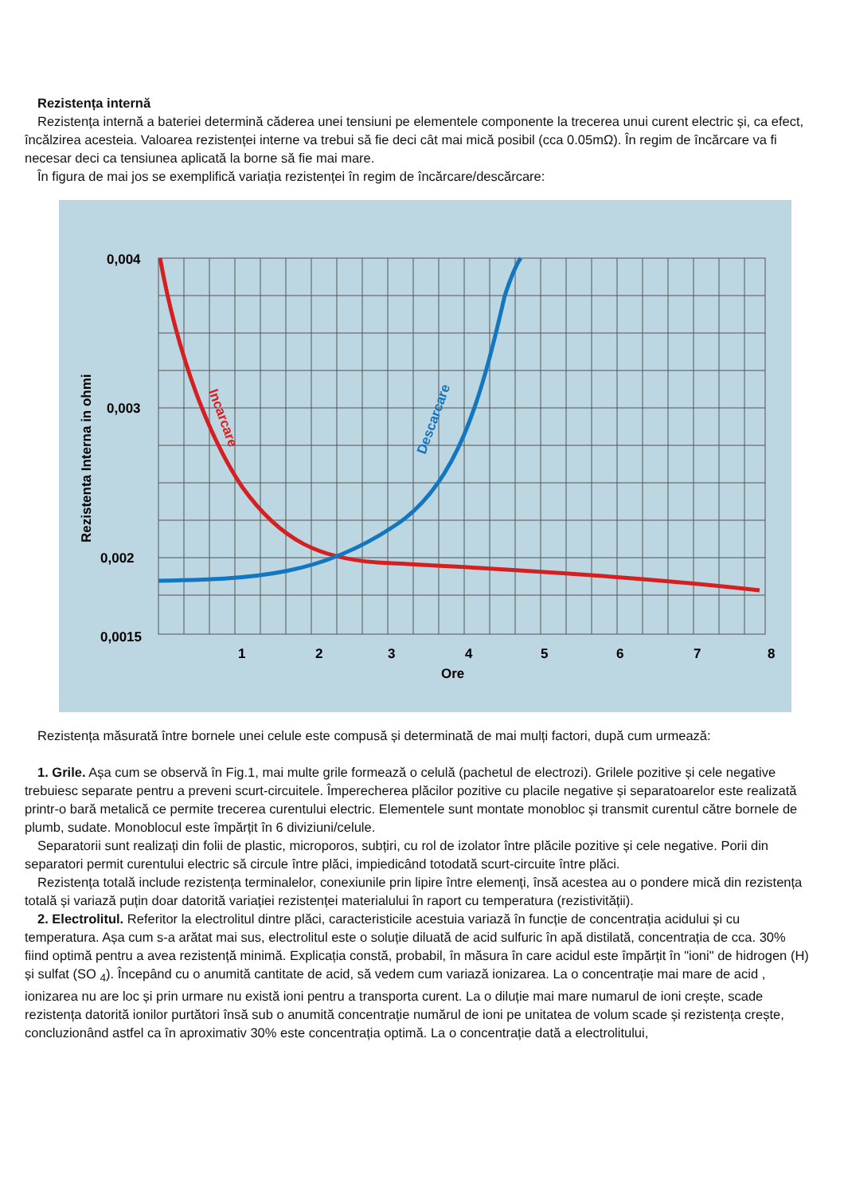Rezistența internă
Rezistența internă a bateriei determină căderea unei tensiuni pe elementele componente la trecerea unui curent electric și, ca efect, încălzirea acesteia. Valoarea rezistenței interne va trebui să fie deci cât mai mică posibil (cca 0.05mΩ). În regim de încărcare va fi necesar deci ca tensiunea aplicată la borne să fie mai mare.
În figura de mai jos se exemplifică variația rezistenței în regim de încărcare/descărcare:
0,004
0,003
0,002
0,0015
1
2
3
4
5
6
7
8
Ore
Rezistenta Interna in ohmi
Incarcare
Descarcare
Rezistența măsurată între bornele unei celule este compusă și determinată de mai mulți factori, după cum urmează:
1. Grile. Așa cum se observă în Fig.1, mai multe grile formează o celulă (pachetul de electrozi). Grilele pozitive și cele negative trebuiesc separate pentru a preveni scurt-circuitele. Împerecherea plăcilor pozitive cu placile negative și separatoarelor este realizată printr-o bară metalică ce permite trecerea curentului electric. Elementele sunt montate monobloc și transmit curentul către bornele de plumb, sudate. Monoblocul este împărțit în 6 diviziuni/celule.
Separatorii sunt realizați din folii de plastic, microporos, subțiri, cu rol de izolator între plăcile pozitive și cele negative. Porii din separatori permit curentului electric să circule între plăci, impiedicând totodată scurt-circuite între plăci.
Rezistența totală include rezistența terminalelor, conexiunile prin lipire între elemenți, însă acestea au o pondere mică din rezistența totală și variază puțin doar datorită variației rezistenței materialului în raport cu temperatura (rezistivității).
2. Electrolitul. Referitor la electrolitul dintre plăci, caracteristicile acestuia variază în funcție de concentrația acidului și cu temperatura. Așa cum s-a arătat mai sus, electrolitul este o soluție diluată de acid sulfuric în apă distilată, concentrația de cca. 30% fiind optimă pentru a avea rezistență minimă. Explicația constă, probabil, în măsura în care acidul este împărțit în "ioni" de hidrogen (H) și sulfat (SO <sub>4</sub>). Începând cu o anumită cantitate de acid, să vedem cum variază ionizarea. La o concentrație mai mare de acid , ionizarea nu are loc și prin urmare nu există ioni pentru a transporta curent. La o diluție mai mare numarul de ioni crește, scade rezistența datorită ionilor purtători însă sub o anumită concentrație numărul de ioni pe unitatea de volum scade și rezistența crește, concluzionând astfel ca în aproximativ 30% este concentrația optimă. La o concentrație dată a electrolitului,